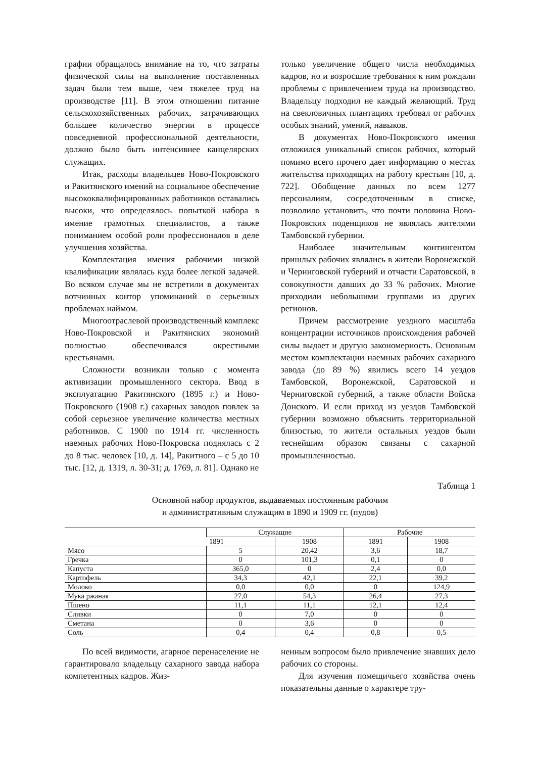графии обращалось внимание на то, что затраты физической силы на выполнение поставленных задач были тем выше, чем тяжелее труд на производстве [11]. В этом отношении питание сельскохозяйственных рабочих, затрачивающих большее количество энергии в процессе повседневной профессиональной деятельности, должно было быть интенсивнее канцелярских служащих.
Итак, расходы владельцев Ново-Покровского и Ракитянского имений на социальное обеспечение высококвалифицированных работников оставались высоки, что определялось попыткой набора в имение грамотных специалистов, а также пониманием особой роли профессионалов в деле улучшения хозяйства.
Комплектация имения рабочими низкой квалификации являлась куда более легкой задачей. Во всяком случае мы не встретили в документах вотчинных контор упоминаний о серьезных проблемах наймом.
Многоотраслевой производственный комплекс Ново-Покровской и Ракитянских экономий полностью обеспечивался окрестными крестьянами.
Сложности возникли только с момента активизации промышленного сектора. Ввод в эксплуатацию Ракитянского (1895 г.) и Ново-Покровского (1908 г.) сахарных заводов повлек за собой серьезное увеличение количества местных работников. С 1900 по 1914 гг. численность наемных рабочих Ново-Покровска поднялась с 2 до 8 тыс. человек [10, д. 14], Ракитного – с 5 до 10 тыс. [12, д. 1319, л. 30-31; д. 1769, л. 81]. Однако не
только увеличение общего числа необходимых кадров, но и возросшие требования к ним рождали проблемы с привлечением труда на производство. Владельцу подходил не каждый желающий. Труд на свекловичных плантациях требовал от рабочих особых знаний, умений, навыков.
В документах Ново-Покровского имения отложился уникальный список рабочих, который помимо всего прочего дает информацию о местах жительства приходящих на работу крестьян [10, д. 722]. Обобщение данных по всем 1277 персоналиям, сосредоточенным в списке, позволило установить, что почти половина Ново-Покровских поденщиков не являлась жителями Тамбовской губернии.
Наиболее значительным контингентом пришлых рабочих являлись в жители Воронежской и Черниговской губерний и отчасти Саратовской, в совокупности давших до 33 % рабочих. Многие приходили небольшими группами из других регионов.
Причем рассмотрение уездного масштаба концентрации источников происхождения рабочей силы выдает и другую закономерность. Основным местом комплектации наемных рабочих сахарного завода (до 89 %) явились всего 14 уездов Тамбовской, Воронежской, Саратовской и Черниговской губерний, а также области Войска Донского. И если приход из уездов Тамбовской губернии возможно объяснить территориальной близостью, то жители остальных уездов были теснейшим образом связаны с сахарной промышленностью.
Таблица 1
Основной набор продуктов, выдаваемых постоянным рабочим
и административным служащим в 1890 и 1909 гг. (пудов)
| | Служащие | | Рабочие | |
| --- | --- | --- | --- | --- |
| | 1891 | 1908 | 1891 | 1908 |
| Мясо | 5 | 20,42 | 3,6 | 18,7 |
| Гречка | 0 | 101,3 | 0,1 | 0 |
| Капуста | 365,0 | 0 | 2,4 | 0,0 |
| Картофель | 34,3 | 42,1 | 22,1 | 39,2 |
| Молоко | 0,0 | 0,0 | 0 | 124,9 |
| Мука ржаная | 27,0 | 54,3 | 26,4 | 27,3 |
| Пшено | 11,1 | 11,1 | 12,1 | 12,4 |
| Сливки | 0 | 7,0 | 0 | 0 |
| Сметана | 0 | 3,6 | 0 | 0 |
| Соль | 0,4 | 0,4 | 0,8 | 0,5 |
По всей видимости, агарное перенаселение не гарантировало владельцу сахарного завода набора компетентных кадров. Жиз-
ненным вопросом было привлечение знавших дело рабочих со стороны.
Для изучения помещичьего хозяйства очень показательны данные о характере тру-